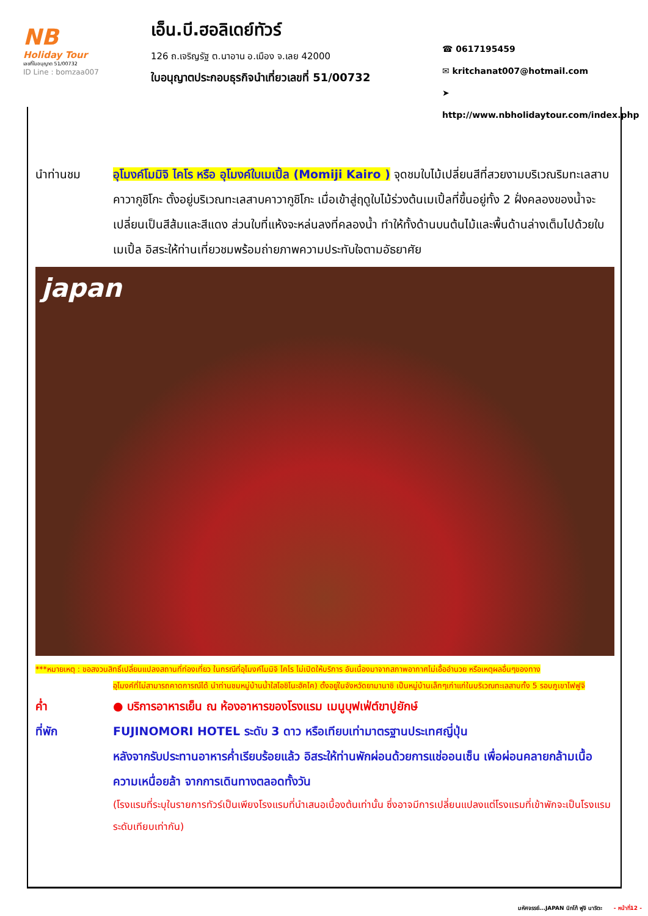NB
Holiday Tour
เลขที่ใบอนุญาต 51/00732
ID Line : bomzaa007
เอ็น.บี.ฮอลิเดย์ทัวร์
126 ถ.เจริญรัฐ ต.นาอาน อ.เมือง จ.เลย 42000
ใบอนุญาตประกอบธุรกิจนำเที่ยวเลขที่ 51/00732
☎ 0617195459
✉ kritchanat007@hotmail.com
➤ http://www.nbholidaytour.com/index.php
นำท่านชม อุโมงค์โมมิจิ ไคโร หรือ อุโมงค์ใบเมเปิ้ล (Momiji Kairo ) จุดชมใบไม้เปลี่ยนสีที่สวยงามบริเวณริมทะเลสาบคาวากูชิโกะ ตั้งอยู่บริเวณทะเลสาบคาวากูชิโกะ เมื่อเข้าสู่ฤดูใบไม้ร่วงต้นเมเปิ้ลที่ขึ้นอยู่ทั้ง 2 ฝั่งคลองของน้ำจะเปลี่ยนเป็นสีส้มและสีแดง ส่วนใบที่แห้งจะหล่นลงที่คลองน้ำ ทำให้ทั้งด้านบนต้นไม้และพื้นด้านล่างเต็มไปด้วยใบเมเปิ้ล อิสระให้ท่านเที่ยวชมพร้อมถ่ายภาพความประทับใจตามอัธยาศัย
japan
***หมายเหตุ : ขอสงวนสิทธิ์เปลี่ยนแปลงสถานที่ท่องเที่ยว ในกรณีที่อุโมงค์โมมิจิ ไคโร ไม่เปิดให้บริการ อันเนื่องมาจากสภาพอากาศไม่เอื้ออำนวย หรือเหตุผลอื่นๆของทาง
อุโมงค์ที่ไม่สามารถคาดการณ์ได้ นำท่านชมหมู่บ้านน้ำใสโอชิโนะฮัคไค) ตั้งอยู่ในจังหวัดยามานาชิ เป็นหมู่บ้านเล็กๆเก่าแก่ในบริเวณทะเลสาบทั้ง 5 รอบภูเขาไฟฟูจิ
ค่ำ ● บริการอาหารเย็น ณ ห้องอาหารของโรงแรม เมนูบุฟเฟ่ต์ขาปูยักษ์
ที่พัก FUJINOMORI HOTEL ระดับ 3 ดาว หรือเทียบเท่ามาตรฐานประเทศญี่ปุ่น
หลังจากรับประทานอาหารค่ำเรียบร้อยแล้ว อิสระให้ท่านพักผ่อนด้วยการแช่ออนเซ็น เพื่อผ่อนคลายกล้ามเนื้อ ความเหนื่อยล้า จากการเดินทางตลอดทั้งวัน
(โรงแรมที่ระบุในรายการทัวร์เป็นเพียงโรงแรมที่นำเสนอเบื้องต้นเท่านั้น ซึ่งอาจมีการเปลี่ยนแปลงแต่โรงแรมที่เข้าพักจะเป็นโรงแรมระดับเทียบเท่ากัน)
มหัศจรรย์...JAPAN นิกโก้ ฟูจิ นาริตะ - หน้าที่12 -